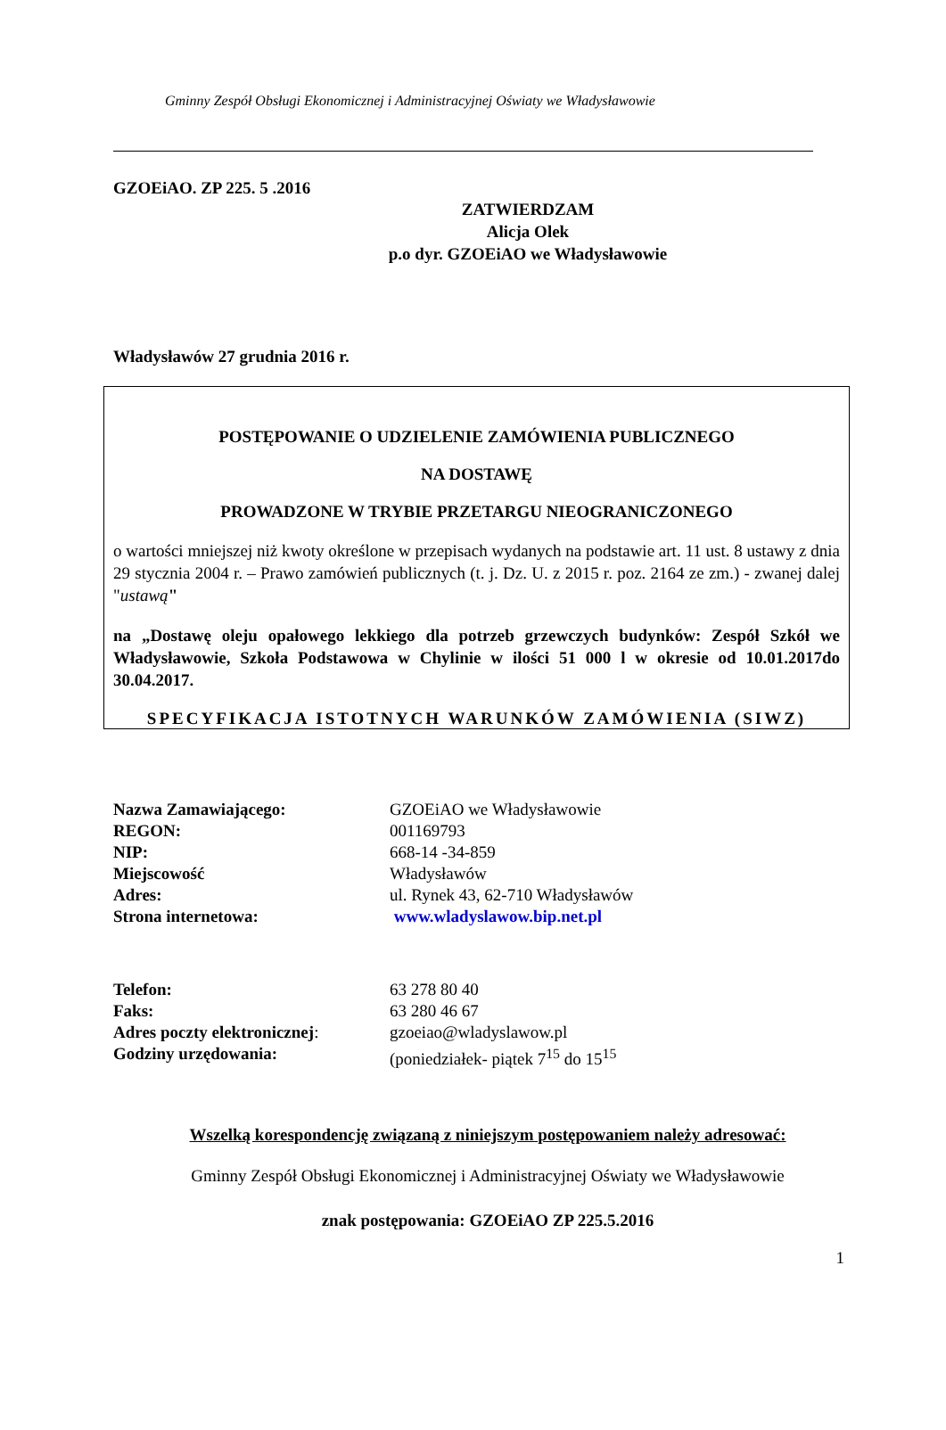Gminny Zespół Obsługi Ekonomicznej i Administracyjnej Oświaty we Władysławowie
GZOEiAO. ZP 225. 5 .2016
ZATWIERDZAM
Alicja Olek
p.o dyr. GZOEiAO we Władysławowie
Władysławów 27 grudnia 2016 r.
POSTĘPOWANIE O UDZIELENIE ZAMÓWIENIA PUBLICZNEGO
NA DOSTAWĘ
PROWADZONE W TRYBIE PRZETARGU NIEOGRANICZONEGO
o wartości mniejszej niż kwoty określone w przepisach wydanych na podstawie art. 11 ust. 8 ustawy z dnia 29 stycznia 2004 r. – Prawo zamówień publicznych (t. j. Dz. U. z 2015 r. poz. 2164 ze zm.) - zwanej dalej "ustawą"
na „Dostawę oleju opałowego lekkiego dla potrzeb grzewczych budynków: Zespół Szkół we Władysławowie, Szkoła Podstawowa w Chylinie w ilości 51 000 l w okresie od 10.01.2017do 30.04.2017.
SPECYFIKACJA ISTOTNYCH WARUNKÓW ZAMÓWIENIA (SIWZ)
| Nazwa Zamawiającego: | GZOEiAO we Władysławowie |
| REGON: | 001169793 |
| NIP: | 668-14 -34-859 |
| Miejscowość | Władysławów |
| Adres: | ul. Rynek 43, 62-710 Władysławów |
| Strona internetowa: | www.wladyslawow.bip.net.pl |
| Telefon: | 63 278 80 40 |
| Faks: | 63 280 46 67 |
| Adres poczty elektronicznej : | gzoeiao@wladyslawow.pl |
| Godziny urzędowania: | (poniedziałek- piątek 7<sup>15</sup> do 15<sup>15</sup> |
Wszelką korespondencję związaną z niniejszym postępowaniem należy adresować:
Gminny Zespół Obsługi Ekonomicznej i Administracyjnej Oświaty we Władysławowie
znak postępowania: GZOEiAO ZP 225.5.2016
1